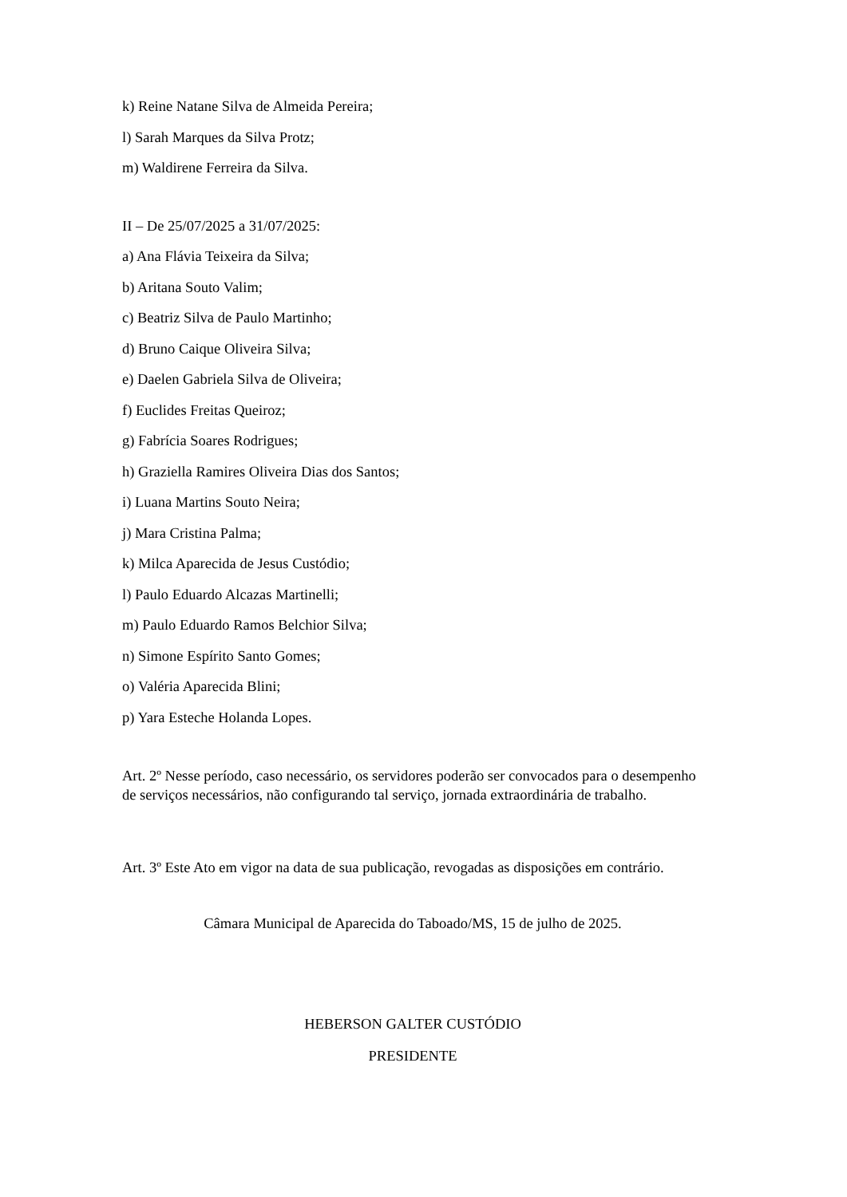k) Reine Natane Silva de Almeida Pereira;
l) Sarah Marques da Silva Protz;
m) Waldirene Ferreira da Silva.
II – De 25/07/2025 a 31/07/2025:
a) Ana Flávia Teixeira da Silva;
b) Aritana Souto Valim;
c) Beatriz Silva de Paulo Martinho;
d) Bruno Caique Oliveira Silva;
e) Daelen Gabriela Silva de Oliveira;
f) Euclides Freitas Queiroz;
g) Fabrícia Soares Rodrigues;
h) Graziella Ramires Oliveira Dias dos Santos;
i) Luana Martins Souto Neira;
j) Mara Cristina Palma;
k) Milca Aparecida de Jesus Custódio;
l) Paulo Eduardo Alcazas Martinelli;
m) Paulo Eduardo Ramos Belchior Silva;
n) Simone Espírito Santo Gomes;
o) Valéria Aparecida Blini;
p) Yara Esteche Holanda Lopes.
Art. 2º Nesse período, caso necessário, os servidores poderão ser convocados para o desempenho de serviços necessários, não configurando tal serviço, jornada extraordinária de trabalho.
Art. 3º Este Ato em vigor na data de sua publicação, revogadas as disposições em contrário.
Câmara Municipal de Aparecida do Taboado/MS, 15 de julho de 2025.
HEBERSON GALTER CUSTÓDIO
PRESIDENTE